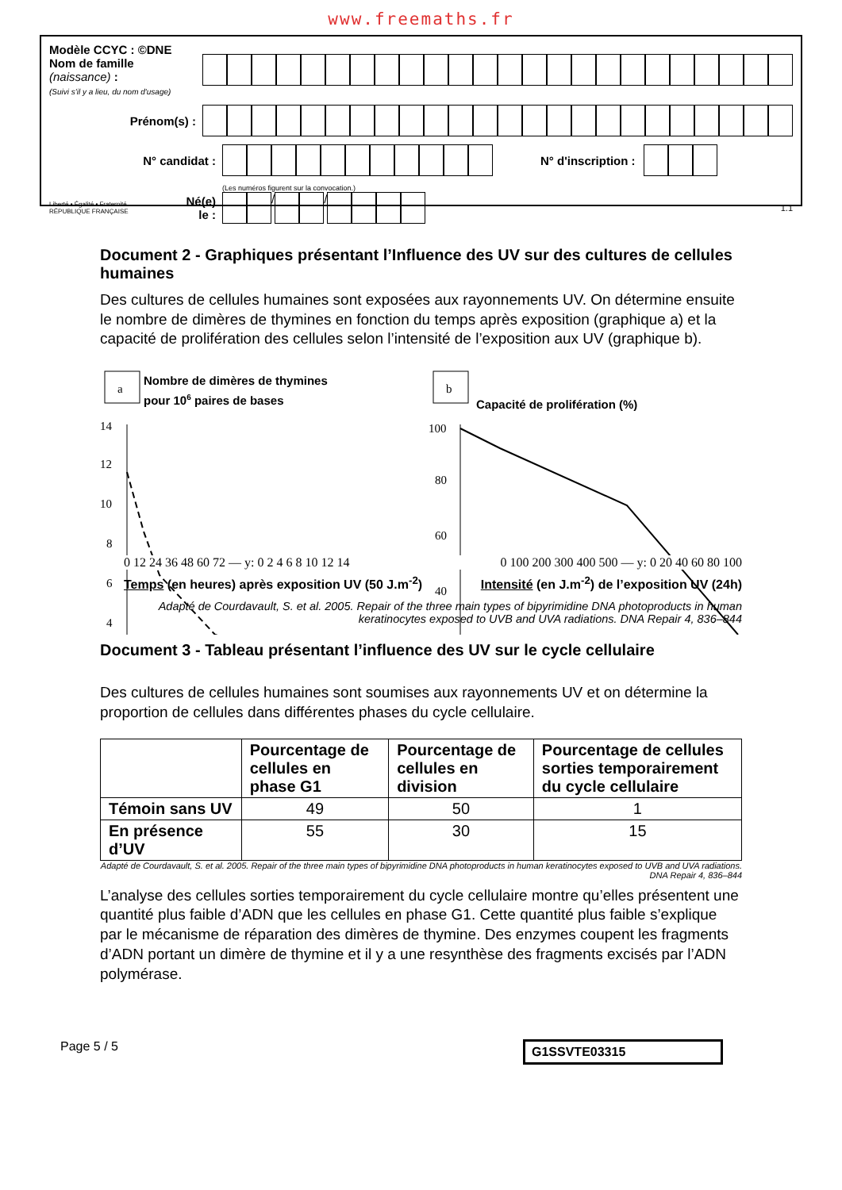www.freemaths.fr
Modèle CCYC : ©DNE
Nom de famille (naissance) :
(Suivi s'il y a lieu, du nom d'usage)
Prénom(s) :
N° candidat : N° d'inscription :
(Les numéros figurent sur la convocation.)
Liberté • Égalité • Fraternité
RÉPUBLIQUE FRANÇAISE
Né(e) le :
/ /
1.1
Document 2 - Graphiques présentant l’Influence des UV sur des cultures de cellules humaines
Des cultures de cellules humaines sont exposées aux rayonnements UV. On détermine ensuite le nombre de dimères de thymines en fonction du temps après exposition (graphique a) et la capacité de prolifération des cellules selon l’intensité de l’exposition aux UV (graphique b).
a
Nombre de dimères de thymines
pour 106 paires de bases
14
12
10
8
6
4
b
Capacité de prolifération (%)
100
80
60
40
0 12 24 36 48 60 72 — y: 0 2 4 6 8 10 12 14
0 100 200 300 400 500 — y: 0 20 40 60 80 100
Temps (en heures) après exposition UV (50 J.m<sup>-2</sup>) Intensité (en J.m<sup>-2</sup>) de l’exposition UV (24h)
Adapté de Courdavault, S. et al. 2005. Repair of the three main types of bipyrimidine DNA photoproducts in human keratinocytes exposed to UVB and UVA radiations. DNA Repair 4, 836–844
Document 3 - Tableau présentant l’influence des UV sur le cycle cellulaire
Des cultures de cellules humaines sont soumises aux rayonnements UV et on détermine la proportion de cellules dans différentes phases du cycle cellulaire.
| | Pourcentage de cellules en phase G1 | Pourcentage de cellules en division | Pourcentage de cellules sorties temporairement du cycle cellulaire |
| --- | --- | --- | --- |
| Témoin sans UV | 49 | 50 | 1 |
| En présence d’UV | 55 | 30 | 15 |
Adapté de Courdavault, S. et al. 2005. Repair of the three main types of bipyrimidine DNA photoproducts in human keratinocytes exposed to UVB and UVA radiations. DNA Repair 4, 836–844
L’analyse des cellules sorties temporairement du cycle cellulaire montre qu’elles présentent une quantité plus faible d’ADN que les cellules en phase G1. Cette quantité plus faible s’explique par le mécanisme de réparation des dimères de thymine. Des enzymes coupent les fragments d’ADN portant un dimère de thymine et il y a une resynthèse des fragments excisés par l’ADN polymérase.
Page 5 / 5 G1SSVTE03315